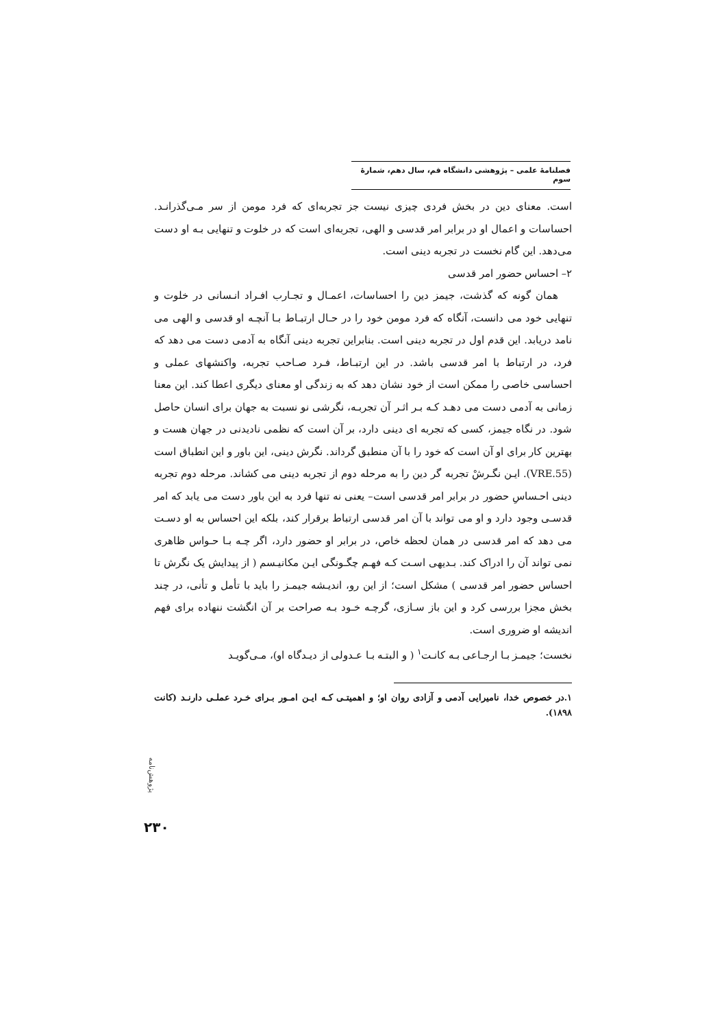فصلنامهٔ علمی – پژوهشی دانشگاه قم، سال دهم، شمارهٔ سوم
است. معنای دین در بخش فردی چیزی نیست جز تجربه‌ای که فرد مومن از سر مـی‌گذرانـد. احساسات و اعمال او در برابر امر قدسی و الهی، تجربه‌ای است که در خلوت و تنهایی بـه او دست می‌دهد. این گام نخست در تجربه دینی است.
۲– احساس حضور امر قدسی
همان گونه که گذشت، جیمز دین را احساسات، اعمـال و تجـارب افـراد انـسانی در خلوت و تنهایی خود می دانست، آنگاه که فرد مومن خود را در حـال ارتبـاط بـا آنچـه او قدسی و الهی می نامد دریابد. این قدم اول در تجربه دینی است. بنابراین تجربه دینی آنگاه به آدمی دست می دهد که فرد، در ارتباط با امر قدسی باشد. در این ارتبـاط، فـرد صـاحب تجربه، واکنشهای عملی و احساسی خاصی را ممکن است از خود نشان دهد که به زندگی او معنای دیگری اعطا کند. این معنا زمانی به آدمی دست می دهـد کـه بـر اثـر آن تجربـه، نگرشی نو نسبت به جهان برای انسان حاصل شود. در نگاه جیمز، کسی که تجربه ای دینی دارد، بر آن است که نظمی نادیدنی در جهان هست و بهترین کار برای او آن است که خود را با آن منطبق گرداند. نگرش دینی، این باور و این انطباق است (VRE.55). ایـن نگـرشْ تجربه گر دین را به مرحله دوم از تجربه دینی می کشاند. مرحله دوم تجربه دینی احـساسِ حضور در برابر امر قدسی است– یعنی نه تنها فرد به این باور دست می یابد که امر قدسـی وجود دارد و او می تواند با آن امر قدسی ارتباط برقرار کند، بلکه این احساس به او دسـت می دهد که امر قدسی در همان لحظه خاص، در برابر او حضور دارد، اگر چـه بـا حـواس ظاهری نمی تواند آن را ادراک کند. بـدیهی اسـت کـه فهـم چگـونگی ایـن مکانیـسم ( از پیدایش یک نگرش تا احساس حضور امر قدسی ) مشکل است؛ از این رو، اندیـشه جیمـز را باید با تأمل و تأنی، در چند بخش مجزا بررسی کرد و این باز سـازی، گرچـه خـود بـه صراحت بر آن انگشت ننهاده برای فهم اندیشه او ضروری است.
نخست؛ جیمـز بـا ارجـاعی بـه کانـت<sup>۱</sup> ( و البتـه بـا عـدولی از دیـدگاه او)، مـی‌گویـد
۱.در خصوص خدا، نامیرایی آدمی و آزادی روان او؛ و اهمیتـی کـه ایـن امـور بـرای خـرد عملـی دارنـد (کانت ۱۸۹۸).
پژوهش‌نامه
۲۳۰